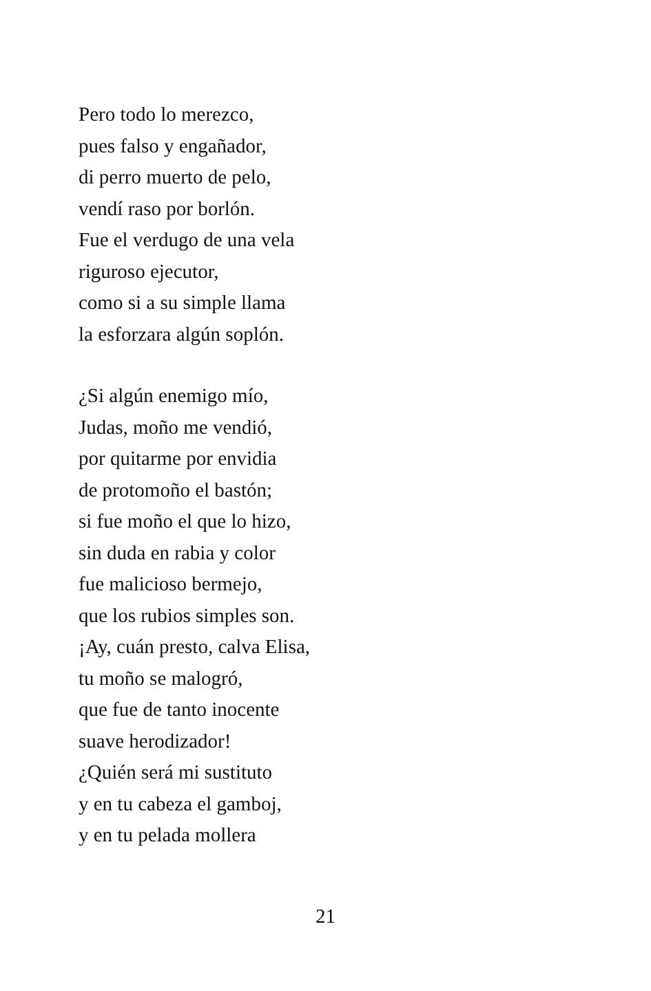Pero todo lo merezco,
pues falso y engañador,
di perro muerto de pelo,
vendí raso por borlón.
Fue el verdugo de una vela
riguroso ejecutor,
como si a su simple llama
la esforzara algún soplón.
¿Si algún enemigo mío,
Judas, moño me vendió,
por quitarme por envidia
de protomoño el bastón;
si fue moño el que lo hizo,
sin duda en rabia y color
fue malicioso bermejo,
que los rubios simples son.
¡Ay, cuán presto, calva Elisa,
tu moño se malogró,
que fue de tanto inocente
suave herodizador!
¿Quién será mi sustituto
y en tu cabeza el gamboj,
y en tu pelada mollera
21